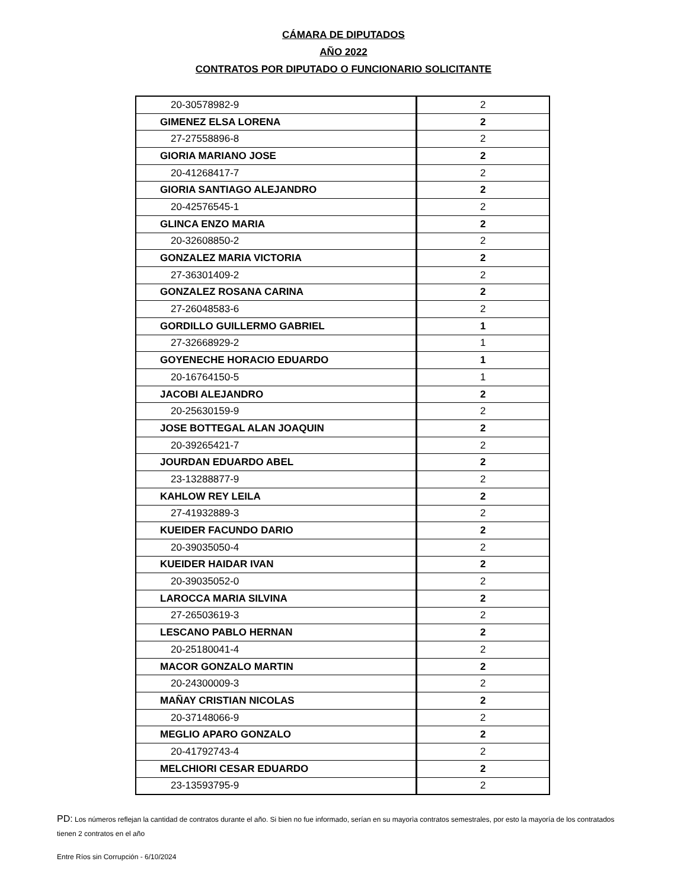CÁMARA DE DIPUTADOS
AÑO 2022
CONTRATOS POR DIPUTADO O FUNCIONARIO SOLICITANTE
| 20-30578982-9 | 2 |
| GIMENEZ ELSA LORENA | 2 |
| 27-27558896-8 | 2 |
| GIORIA MARIANO JOSE | 2 |
| 20-41268417-7 | 2 |
| GIORIA SANTIAGO ALEJANDRO | 2 |
| 20-42576545-1 | 2 |
| GLINCA ENZO MARIA | 2 |
| 20-32608850-2 | 2 |
| GONZALEZ MARIA VICTORIA | 2 |
| 27-36301409-2 | 2 |
| GONZALEZ ROSANA CARINA | 2 |
| 27-26048583-6 | 2 |
| GORDILLO GUILLERMO GABRIEL | 1 |
| 27-32668929-2 | 1 |
| GOYENECHE HORACIO EDUARDO | 1 |
| 20-16764150-5 | 1 |
| JACOBI ALEJANDRO | 2 |
| 20-25630159-9 | 2 |
| JOSE BOTTEGAL ALAN JOAQUIN | 2 |
| 20-39265421-7 | 2 |
| JOURDAN EDUARDO ABEL | 2 |
| 23-13288877-9 | 2 |
| KAHLOW REY LEILA | 2 |
| 27-41932889-3 | 2 |
| KUEIDER FACUNDO DARIO | 2 |
| 20-39035050-4 | 2 |
| KUEIDER HAIDAR IVAN | 2 |
| 20-39035052-0 | 2 |
| LAROCCA MARIA SILVINA | 2 |
| 27-26503619-3 | 2 |
| LESCANO PABLO HERNAN | 2 |
| 20-25180041-4 | 2 |
| MACOR GONZALO MARTIN | 2 |
| 20-24300009-3 | 2 |
| MAÑAY CRISTIAN NICOLAS | 2 |
| 20-37148066-9 | 2 |
| MEGLIO APARO GONZALO | 2 |
| 20-41792743-4 | 2 |
| MELCHIORI CESAR EDUARDO | 2 |
| 23-13593795-9 | 2 |
PD: Los números reflejan la cantidad de contratos durante el año. Si bien no fue informado, serían en su mayorìa contratos semestrales, por esto la mayoría de los contratados tienen 2 contratos en el año
Entre Ríos sin Corrupción - 6/10/2024